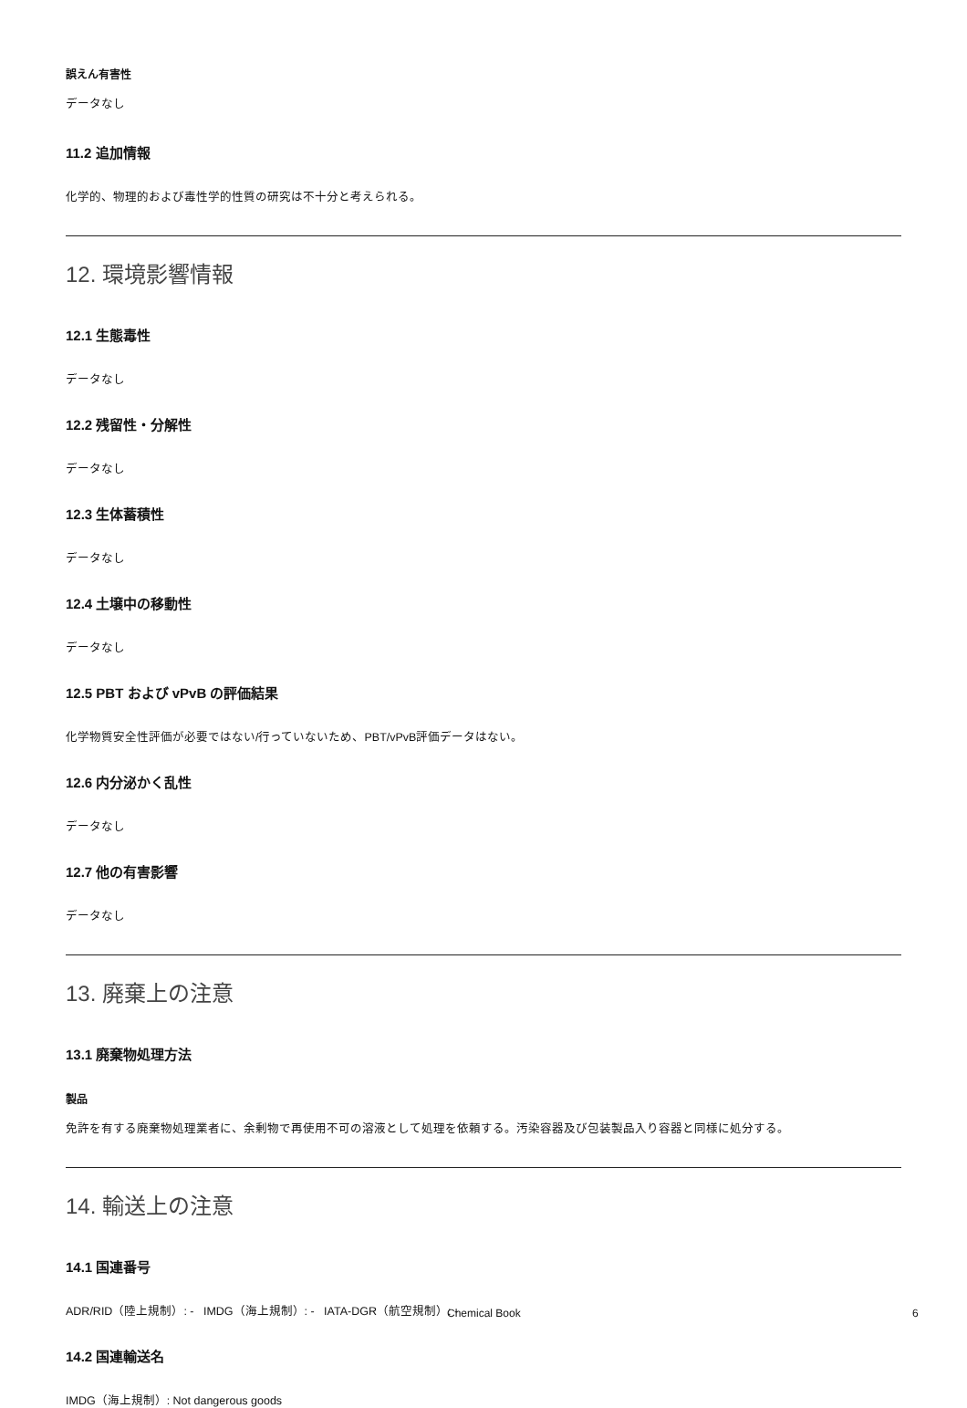誤えん有害性
データなし
11.2 追加情報
化学的、物理的および毒性学的性質の研究は不十分と考えられる。
12. 環境影響情報
12.1 生態毒性
データなし
12.2 残留性・分解性
データなし
12.3 生体蓄積性
データなし
12.4 土壌中の移動性
データなし
12.5 PBT および vPvB の評価結果
化学物質安全性評価が必要ではない/行っていないため、PBT/vPvB評価データはない。
12.6 内分泌かく乱性
データなし
12.7 他の有害影響
データなし
13. 廃棄上の注意
13.1 廃棄物処理方法
製品
免許を有する廃棄物処理業者に、余剰物で再使用不可の溶液として処理を依頼する。汚染容器及び包装製品入り容器と同様に処分する。
14. 輸送上の注意
14.1 国連番号
ADR/RID（陸上規制）: - IMDG（海上規制）: - IATA-DGR（航空規制）: -
14.2 国連輸送名
IMDG（海上規制）: Not dangerous goods
Chemical Book 6